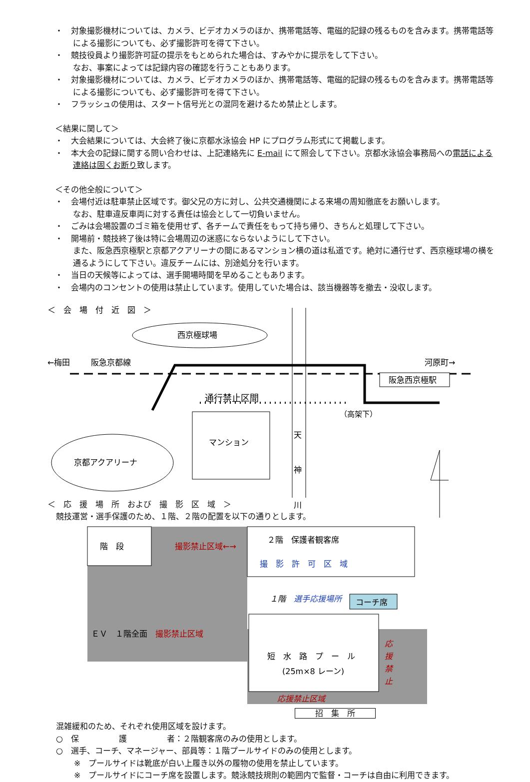・　対象撮影機材については、カメラ、ビデオカメラのほか、携帯電話等、電磁的記録の残るものを含みます。携帯電話等による撮影についても、必ず撮影許可を得て下さい。
・　競技役員より撮影許可証の提示をもとめられた場合は、すみやかに提示をして下さい。
なお、事案によっては記録内容の確認を行うこともあります。
・　対象撮影機材については、カメラ、ビデオカメラのほか、携帯電話等、電磁的記録の残るものを含みます。携帯電話等による撮影についても、必ず撮影許可を得て下さい。
・　フラッシュの使用は、スタート信号光との混同を避けるため禁止とします。
＜結果に関して＞
・　大会結果については、大会終了後に京都水泳協会 HP にプログラム形式にて掲載します。
・　本大会の記録に関する問い合わせは、上記連絡先に E-mail にて照会して下さい。京都水泳協会事務局への電話による連絡は固くお断り致します。
＜その他全般について＞
・　会場付近は駐車禁止区域です。御父兄の方に対し、公共交通機関による来場の周知徹底をお願いします。
なお、駐車違反車両に対する責任は協会として一切負いません。
・　ごみは会場設置のゴミ箱を使用せず、各チームで責任をもって持ち帰り、きちんと処理して下さい。
・　開場前・競技終了後は特に会場周辺の迷惑にならないようにして下さい。
また、阪急西京極駅と京都アクアリーナの間にあるマンション横の道は私道です。絶対に通行せず、西京極球場の横を通るようにして下さい。違反チームには、別途処分を行います。
・　当日の天候等によっては、選手開場時間を早めることもあります。
・　会場内のコンセントの使用は禁止しています。使用していた場合は、該当機器等を撤去・没収します。
＜　会　場　付　近　図　＞
西京極球場
←梅田
阪急京都線
河原町→
阪急西京極駅
通行禁止区間
（高架下）
京都アクアリーナ
マンション
天
神
川
＜　応　援　場　所　および　撮　影　区　域　＞
競技運営・選手保護のため、１階、２階の配置を以下の通りとします。
階　段
撮影禁止区域←→
２階　保護者観客席
撮　影　許　可　区　域
１階　選手応援場所
コーチ席
ＥＶ　１階全面　撮影禁止区域
短　水　路　プ　ー　ル
(25m×8 レーン)
応
援
禁
止
応援禁止区域
招　集　所
混雑緩和のため、それぞれ使用区域を設けます。
○　保　　　　　護　　　　　者：２階観客席のみの使用とします。
○　選手、コーチ、マネージャー、部員等：１階プールサイドのみの使用とします。
※　プールサイドは靴底が白い上履き以外の履物の使用を禁止しています。
※　プールサイドにコーチ席を設置します。競泳競技規則の範囲内で監督・コーチは自由に利用できます。